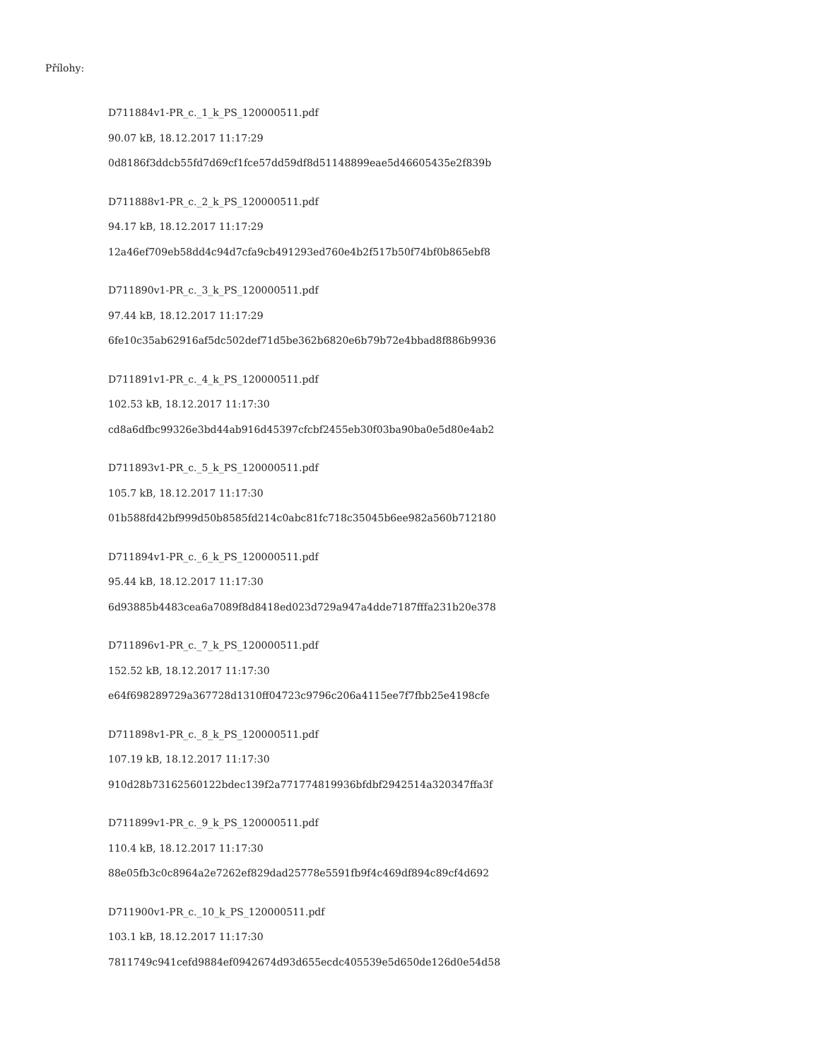Přílohy:
D711884v1-PR_c._1_k_PS_120000511.pdf
90.07 kB, 18.12.2017 11:17:29
0d8186f3ddcb55fd7d69cf1fce57dd59df8d51148899eae5d46605435e2f839b
D711888v1-PR_c._2_k_PS_120000511.pdf
94.17 kB, 18.12.2017 11:17:29
12a46ef709eb58dd4c94d7cfa9cb491293ed760e4b2f517b50f74bf0b865ebf8
D711890v1-PR_c._3_k_PS_120000511.pdf
97.44 kB, 18.12.2017 11:17:29
6fe10c35ab62916af5dc502def71d5be362b6820e6b79b72e4bbad8f886b9936
D711891v1-PR_c._4_k_PS_120000511.pdf
102.53 kB, 18.12.2017 11:17:30
cd8a6dfbc99326e3bd44ab916d45397cfcbf2455eb30f03ba90ba0e5d80e4ab2
D711893v1-PR_c._5_k_PS_120000511.pdf
105.7 kB, 18.12.2017 11:17:30
01b588fd42bf999d50b8585fd214c0abc81fc718c35045b6ee982a560b712180
D711894v1-PR_c._6_k_PS_120000511.pdf
95.44 kB, 18.12.2017 11:17:30
6d93885b4483cea6a7089f8d8418ed023d729a947a4dde7187fffa231b20e378
D711896v1-PR_c._7_k_PS_120000511.pdf
152.52 kB, 18.12.2017 11:17:30
e64f698289729a367728d1310ff04723c9796c206a4115ee7f7fbb25e4198cfe
D711898v1-PR_c._8_k_PS_120000511.pdf
107.19 kB, 18.12.2017 11:17:30
910d28b73162560122bdec139f2a771774819936bfdbf2942514a320347ffa3f
D711899v1-PR_c._9_k_PS_120000511.pdf
110.4 kB, 18.12.2017 11:17:30
88e05fb3c0c8964a2e7262ef829dad25778e5591fb9f4c469df894c89cf4d692
D711900v1-PR_c._10_k_PS_120000511.pdf
103.1 kB, 18.12.2017 11:17:30
7811749c941cefd9884ef0942674d93d655ecdc405539e5d650de126d0e54d58